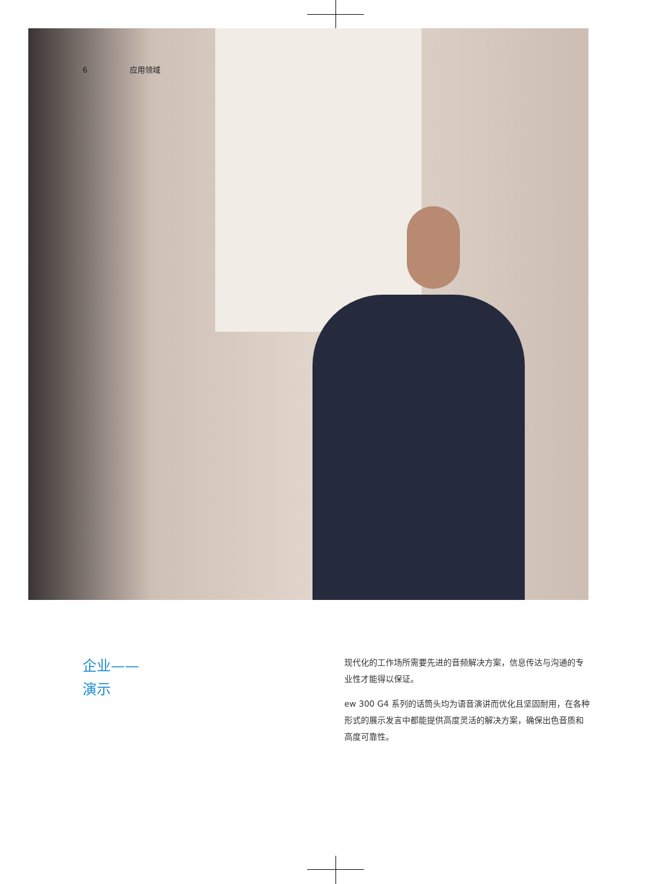6 应用领域
企业——
演示
现代化的工作场所需要先进的音频解决方案，信息传达与沟通的专业性才能得以保证。
ew 300 G4 系列的话筒头均为语音演讲而优化且坚固耐用，在各种形式的展示发言中都能提供高度灵活的解决方案，确保出色音质和高度可靠性。